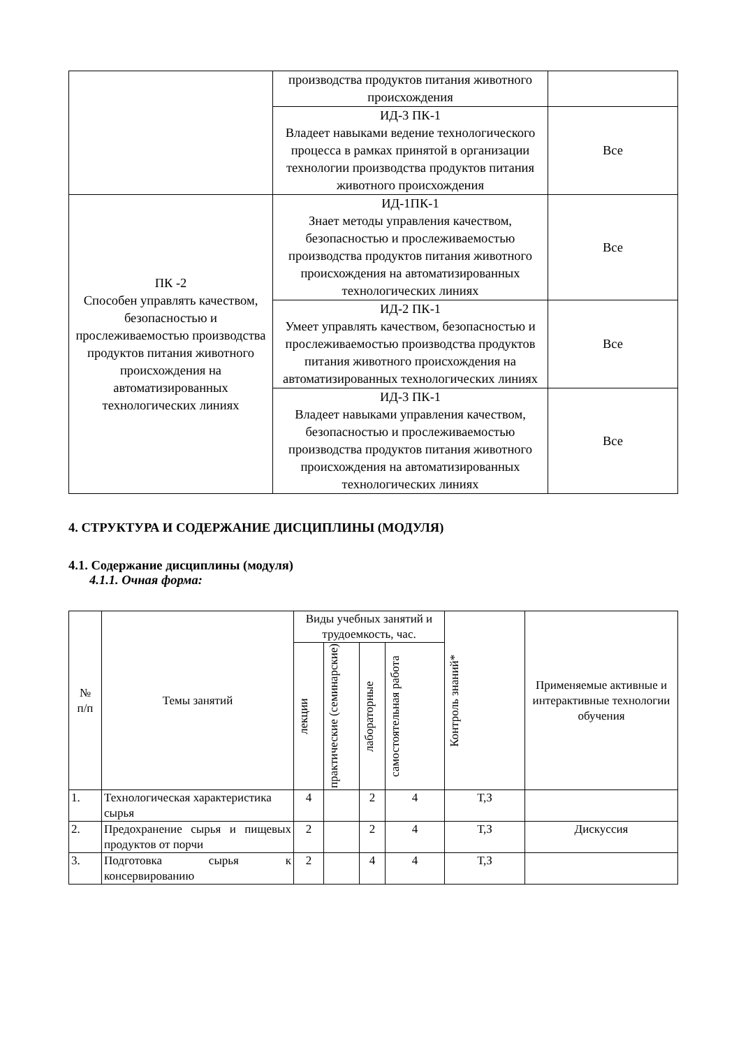| | производства продуктов питания животного происхождения | |
| | ИД-3 ПК-1 Владеет навыками ведение технологического процесса в рамках принятой в организации технологии производства продуктов питания животного происхождения | Все |
| ПК -2 Способен управлять качеством, безопасностью и прослеживаемостью производства продуктов питания животного происхождения на автоматизированных технологических линиях | ИД-1ПК-1 Знает методы управления качеством, безопасностью и прослеживаемостью производства продуктов питания животного происхождения на автоматизированных технологических линиях | Все |
| | ИД-2 ПК-1 Умеет управлять качеством, безопасностью и прослеживаемостью производства продуктов питания животного происхождения на автоматизированных технологических линиях | Все |
| | ИД-3 ПК-1 Владеет навыками управления качеством, безопасностью и прослеживаемостью производства продуктов питания животного происхождения на автоматизированных технологических линиях | Все |
4. СТРУКТУРА И СОДЕРЖАНИЕ ДИСЦИПЛИНЫ (МОДУЛЯ)
4.1. Содержание дисциплины (модуля)
4.1.1. Очная форма:
| № п/п | Темы занятий | Виды учебных занятий и трудоемкость, час. | | | | Контроль знаний* | Применяемые активные и интерактивные технологии обучения |
| --- | --- | --- | --- | --- | --- | --- | --- |
| | | лекции | практические (семинарские) | лабораторные | самостоятельная работа | | |
| 1. | Технологическая характеристика сырья | 4 | | 2 | 4 | Т,З | |
| 2. | Предохранение сырья и пищевых продуктов от порчи | 2 | | 2 | 4 | Т,З | Дискуссия |
| 3. | Подготовка сырья к консервированию | 2 | | 4 | 4 | Т,З | |